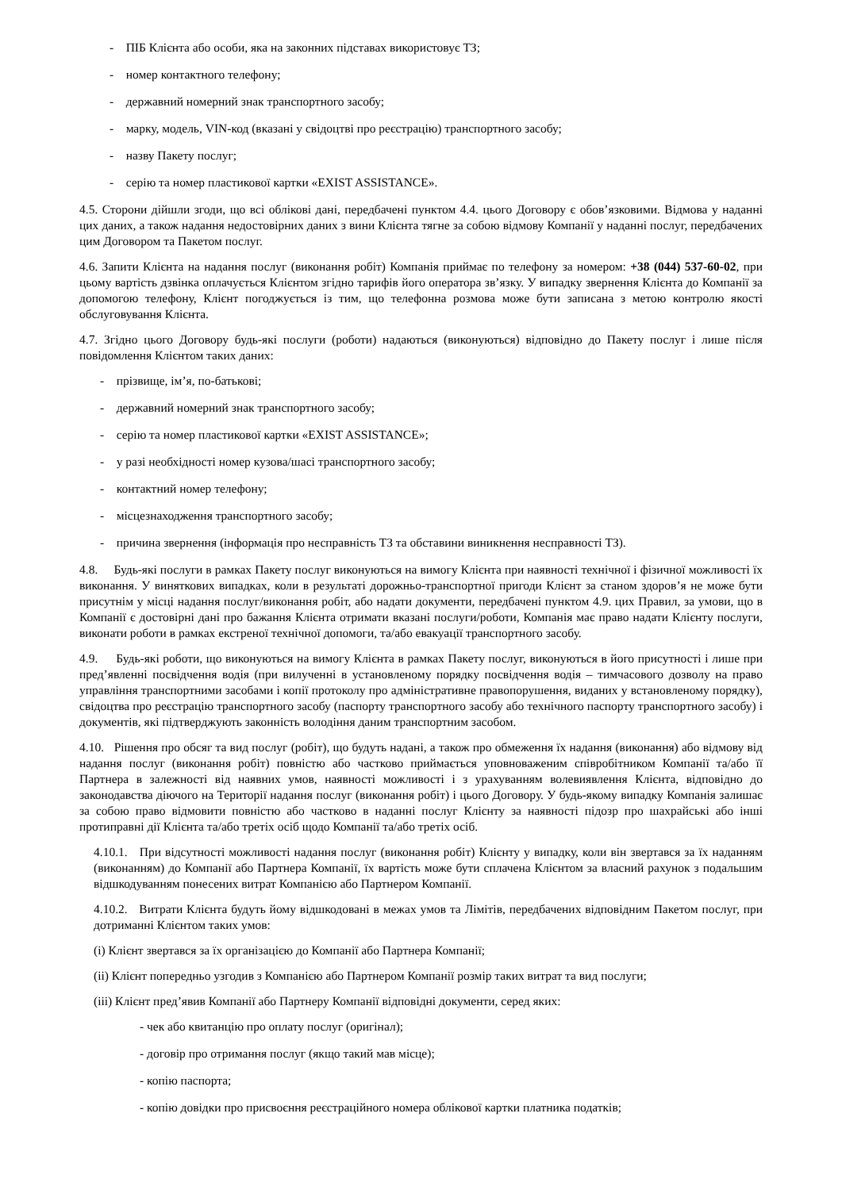- ПІБ Клієнта або особи, яка на законних підставах використовує ТЗ;
- номер контактного телефону;
- державний номерний знак транспортного засобу;
- марку, модель, VIN-код (вказані у свідоцтві про реєстрацію) транспортного засобу;
- назву Пакету послуг;
- серію та номер пластикової картки «EXIST ASSISTANCE».
4.5. Сторони дійшли згоди, що всі облікові дані, передбачені пунктом 4.4. цього Договору є обов’язковими. Відмова у наданні цих даних, а також надання недостовірних даних з вини Клієнта тягне за собою відмову Компанії у наданні послуг, передбачених цим Договором та Пакетом послуг.
4.6. Запити Клієнта на надання послуг (виконання робіт) Компанія приймає по телефону за номером: +38 (044) 537-60-02, при цьому вартість дзвінка оплачується Клієнтом згідно тарифів його оператора зв’язку. У випадку звернення Клієнта до Компанії за допомогою телефону, Клієнт погоджується із тим, що телефонна розмова може бути записана з метою контролю якості обслуговування Клієнта.
4.7. Згідно цього Договору будь-які послуги (роботи) надаються (виконуються) відповідно до Пакету послуг і лише після повідомлення Клієнтом таких даних:
- прізвище, ім’я, по-батькові;
- державний номерний знак транспортного засобу;
- серію та номер пластикової картки «EXIST ASSISTANCE»;
- у разі необхідності номер кузова/шасі транспортного засобу;
- контактний номер телефону;
- місцезнаходження транспортного засобу;
- причина звернення (інформація про несправність ТЗ та обставини виникнення несправності ТЗ).
4.8. Будь-які послуги в рамках Пакету послуг виконуються на вимогу Клієнта при наявності технічної і фізичної можливості їх виконання. У виняткових випадках, коли в результаті дорожньо-транспортної пригоди Клієнт за станом здоров’я не може бути присутнім у місці надання послуг/виконання робіт, або надати документи, передбачені пунктом 4.9. цих Правил, за умови, що в Компанії є достовірні дані про бажання Клієнта отримати вказані послуги/роботи, Компанія має право надати Клієнту послуги, виконати роботи в рамках екстреної технічної допомоги, та/або евакуації транспортного засобу.
4.9. Будь-які роботи, що виконуються на вимогу Клієнта в рамках Пакету послуг, виконуються в його присутності і лише при пред’явленні посвідчення водія (при вилученні в установленому порядку посвідчення водія – тимчасового дозволу на право управління транспортними засобами і копії протоколу про адміністративне правопорушення, виданих у встановленому порядку), свідоцтва про реєстрацію транспортного засобу (паспорту транспортного засобу або технічного паспорту транспортного засобу) і документів, які підтверджують законність володіння даним транспортним засобом.
4.10. Рішення про обсяг та вид послуг (робіт), що будуть надані, а також про обмеження їх надання (виконання) або відмову від надання послуг (виконання робіт) повністю або частково приймається уповноваженим співробітником Компанії та/або її Партнера в залежності від наявних умов, наявності можливості і з урахуванням волевиявлення Клієнта, відповідно до законодавства діючого на Території надання послуг (виконання робіт) і цього Договору. У будь-якому випадку Компанія залишає за собою право відмовити повністю або частково в наданні послуг Клієнту за наявності підозр про шахрайські або інші протиправні дії Клієнта та/або третіх осіб щодо Компанії та/або третіх осіб.
4.10.1. При відсутності можливості надання послуг (виконання робіт) Клієнту у випадку, коли він звертався за їх наданням (виконанням) до Компанії або Партнера Компанії, їх вартість може бути сплачена Клієнтом за власний рахунок з подальшим відшкодуванням понесених витрат Компанією або Партнером Компанії.
4.10.2. Витрати Клієнта будуть йому відшкодовані в межах умов та Лімітів, передбачених відповідним Пакетом послуг, при дотриманні Клієнтом таких умов:
(i) Клієнт звертався за їх організацією до Компанії або Партнера Компанії;
(ii) Клієнт попередньо узгодив з Компанією або Партнером Компанії розмір таких витрат та вид послуги;
(iii) Клієнт пред’явив Компанії або Партнеру Компанії відповідні документи, серед яких:
- чек або квитанцію про оплату послуг (оригінал);
- договір про отримання послуг (якщо такий мав місце);
- копію паспорта;
- копію довідки про присвоєння реєстраційного номера облікової картки платника податків;